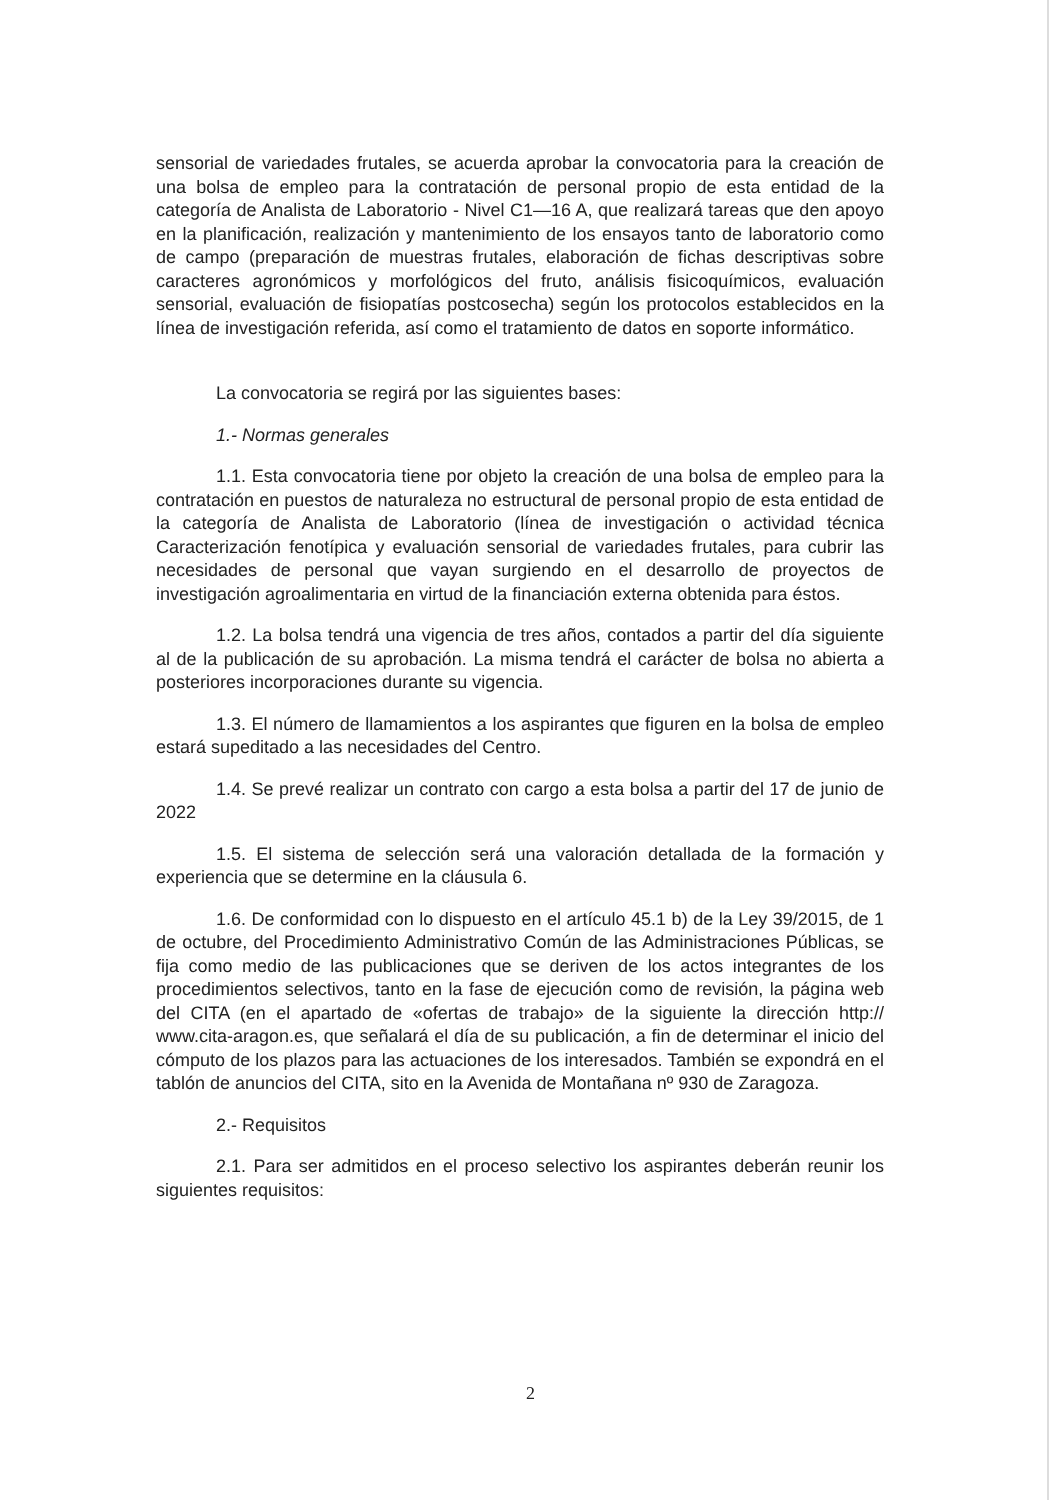sensorial de variedades frutales, se acuerda aprobar la convocatoria para la creación de una bolsa de empleo para la contratación de personal propio de esta entidad de la categoría de Analista de Laboratorio - Nivel C1—16 A, que realizará tareas que den apoyo en la planificación, realización y mantenimiento de los ensayos tanto de laboratorio como de campo (preparación de muestras frutales, elaboración de fichas descriptivas sobre caracteres agronómicos y morfológicos del fruto, análisis fisicoquímicos, evaluación sensorial, evaluación de fisiopatías postcosecha) según los protocolos establecidos en la línea de investigación referida, así como el tratamiento de datos en soporte informático.
La convocatoria se regirá por las siguientes bases:
1.- Normas generales
1.1. Esta convocatoria tiene por objeto la creación de una bolsa de empleo para la contratación en puestos de naturaleza no estructural de personal propio de esta entidad de la categoría de Analista de Laboratorio (línea de investigación o actividad técnica Caracterización fenotípica y evaluación sensorial de variedades frutales, para cubrir las necesidades de personal que vayan surgiendo en el desarrollo de proyectos de investigación agroalimentaria en virtud de la financiación externa obtenida para éstos.
1.2. La bolsa tendrá una vigencia de tres años, contados a partir del día siguiente al de la publicación de su aprobación. La misma tendrá el carácter de bolsa no abierta a posteriores incorporaciones durante su vigencia.
1.3. El número de llamamientos a los aspirantes que figuren en la bolsa de empleo estará supeditado a las necesidades del Centro.
1.4. Se prevé realizar un contrato con cargo a esta bolsa a partir del 17 de junio de 2022
1.5. El sistema de selección será una valoración detallada de la formación y experiencia que se determine en la cláusula 6.
1.6. De conformidad con lo dispuesto en el artículo 45.1 b) de la Ley 39/2015, de 1 de octubre, del Procedimiento Administrativo Común de las Administraciones Públicas, se fija como medio de las publicaciones que se deriven de los actos integrantes de los procedimientos selectivos, tanto en la fase de ejecución como de revisión, la página web del CITA (en el apartado de «ofertas de trabajo» de la siguiente la dirección http:// www.cita-aragon.es, que señalará el día de su publicación, a fin de determinar el inicio del cómputo de los plazos para las actuaciones de los interesados. También se expondrá en el tablón de anuncios del CITA, sito en la Avenida de Montañana nº 930 de Zaragoza.
2.- Requisitos
2.1. Para ser admitidos en el proceso selectivo los aspirantes deberán reunir los siguientes requisitos:
2